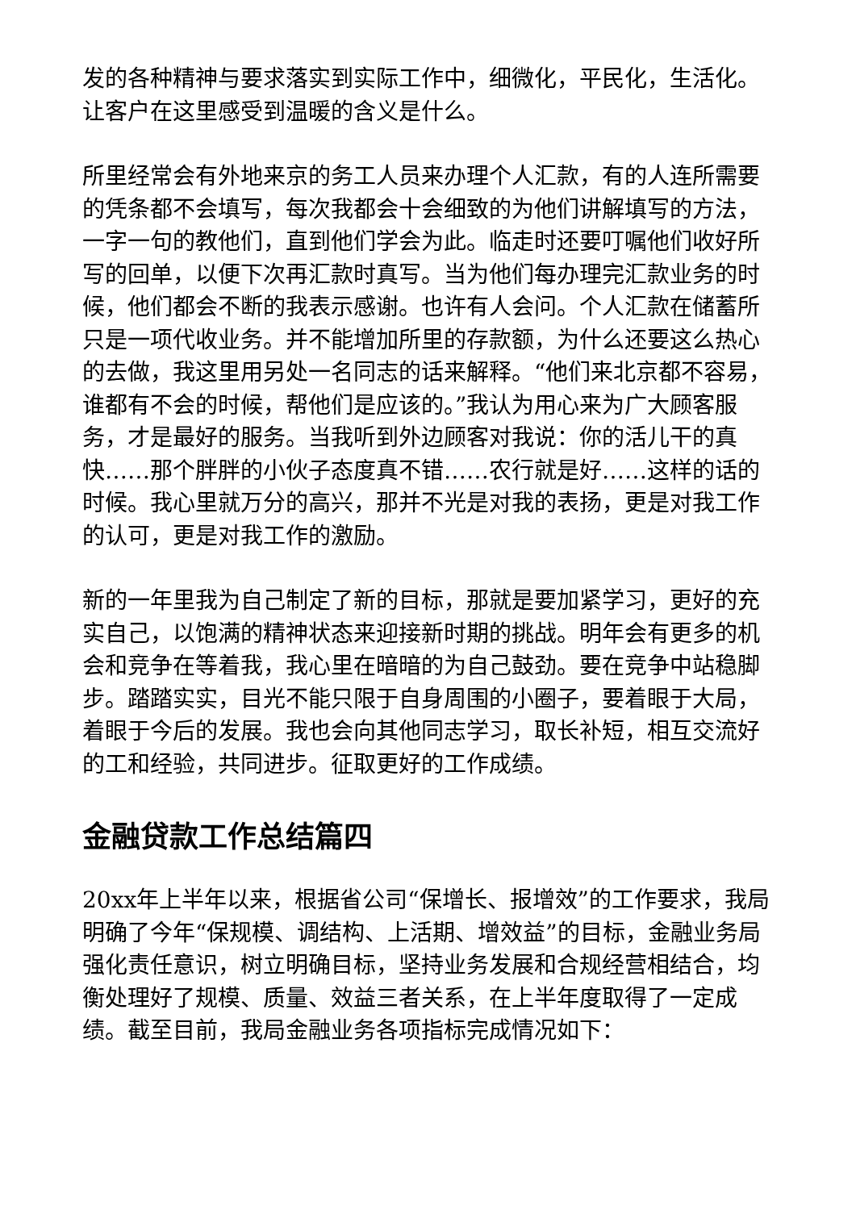发的各种精神与要求落实到实际工作中，细微化，平民化，生活化。让客户在这里感受到温暖的含义是什么。
所里经常会有外地来京的务工人员来办理个人汇款，有的人连所需要的凭条都不会填写，每次我都会十会细致的为他们讲解填写的方法，一字一句的教他们，直到他们学会为此。临走时还要叮嘱他们收好所写的回单，以便下次再汇款时真写。当为他们每办理完汇款业务的时候，他们都会不断的我表示感谢。也许有人会问。个人汇款在储蓄所只是一项代收业务。并不能增加所里的存款额，为什么还要这么热心的去做，我这里用另处一名同志的话来解释。“他们来北京都不容易，谁都有不会的时候，帮他们是应该的。”我认为用心来为广大顾客服务，才是最好的服务。当我听到外边顾客对我说：你的活儿干的真快……那个胖胖的小伙子态度真不错……农行就是好……这样的话的时候。我心里就万分的高兴，那并不光是对我的表扬，更是对我工作的认可，更是对我工作的激励。
新的一年里我为自己制定了新的目标，那就是要加紧学习，更好的充实自己，以饱满的精神状态来迎接新时期的挑战。明年会有更多的机会和竞争在等着我，我心里在暗暗的为自己鼓劲。要在竞争中站稳脚步。踏踏实实，目光不能只限于自身周围的小圈子，要着眼于大局，着眼于今后的发展。我也会向其他同志学习，取长补短，相互交流好的工和经验，共同进步。征取更好的工作成绩。
金融贷款工作总结篇四
20xx年上半年以来，根据省公司“保增长、报增效”的工作要求，我局明确了今年“保规模、调结构、上活期、增效益”的目标，金融业务局强化责任意识，树立明确目标，坚持业务发展和合规经营相结合，均衡处理好了规模、质量、效益三者关系，在上半年度取得了一定成绩。截至目前，我局金融业务各项指标完成情况如下：